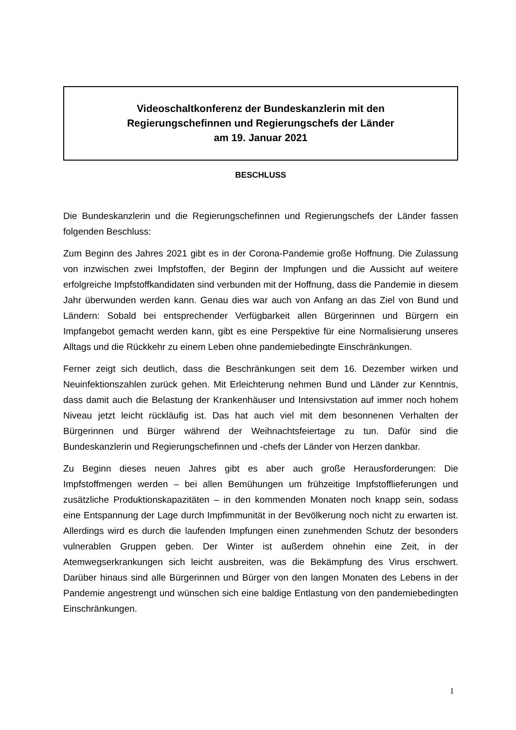Videoschaltkonferenz der Bundeskanzlerin mit den
Regierungschefinnen und Regierungschefs der Länder
am 19. Januar 2021
BESCHLUSS
Die Bundeskanzlerin und die Regierungschefinnen und Regierungschefs der Länder fassen folgenden Beschluss:
Zum Beginn des Jahres 2021 gibt es in der Corona-Pandemie große Hoffnung. Die Zulassung von inzwischen zwei Impfstoffen, der Beginn der Impfungen und die Aussicht auf weitere erfolgreiche Impfstoffkandidaten sind verbunden mit der Hoffnung, dass die Pandemie in diesem Jahr überwunden werden kann. Genau dies war auch von Anfang an das Ziel von Bund und Ländern: Sobald bei entsprechender Verfügbarkeit allen Bürgerinnen und Bürgern ein Impfangebot gemacht werden kann, gibt es eine Perspektive für eine Normalisierung unseres Alltags und die Rückkehr zu einem Leben ohne pandemiebedingte Einschränkungen.
Ferner zeigt sich deutlich, dass die Beschränkungen seit dem 16. Dezember wirken und Neuinfektionszahlen zurück gehen. Mit Erleichterung nehmen Bund und Länder zur Kenntnis, dass damit auch die Belastung der Krankenhäuser und Intensivstation auf immer noch hohem Niveau jetzt leicht rückläufig ist. Das hat auch viel mit dem besonnenen Verhalten der Bürgerinnen und Bürger während der Weihnachtsfeiertage zu tun. Dafür sind die Bundeskanzlerin und Regierungschefinnen und -chefs der Länder von Herzen dankbar.
Zu Beginn dieses neuen Jahres gibt es aber auch große Herausforderungen: Die Impfstoffmengen werden – bei allen Bemühungen um frühzeitige Impfstofflieferungen und zusätzliche Produktionskapazitäten – in den kommenden Monaten noch knapp sein, sodass eine Entspannung der Lage durch Impfimmunität in der Bevölkerung noch nicht zu erwarten ist. Allerdings wird es durch die laufenden Impfungen einen zunehmenden Schutz der besonders vulnerablen Gruppen geben. Der Winter ist außerdem ohnehin eine Zeit, in der Atemwegserkrankungen sich leicht ausbreiten, was die Bekämpfung des Virus erschwert. Darüber hinaus sind alle Bürgerinnen und Bürger von den langen Monaten des Lebens in der Pandemie angestrengt und wünschen sich eine baldige Entlastung von den pandemiebedingten Einschränkungen.
1